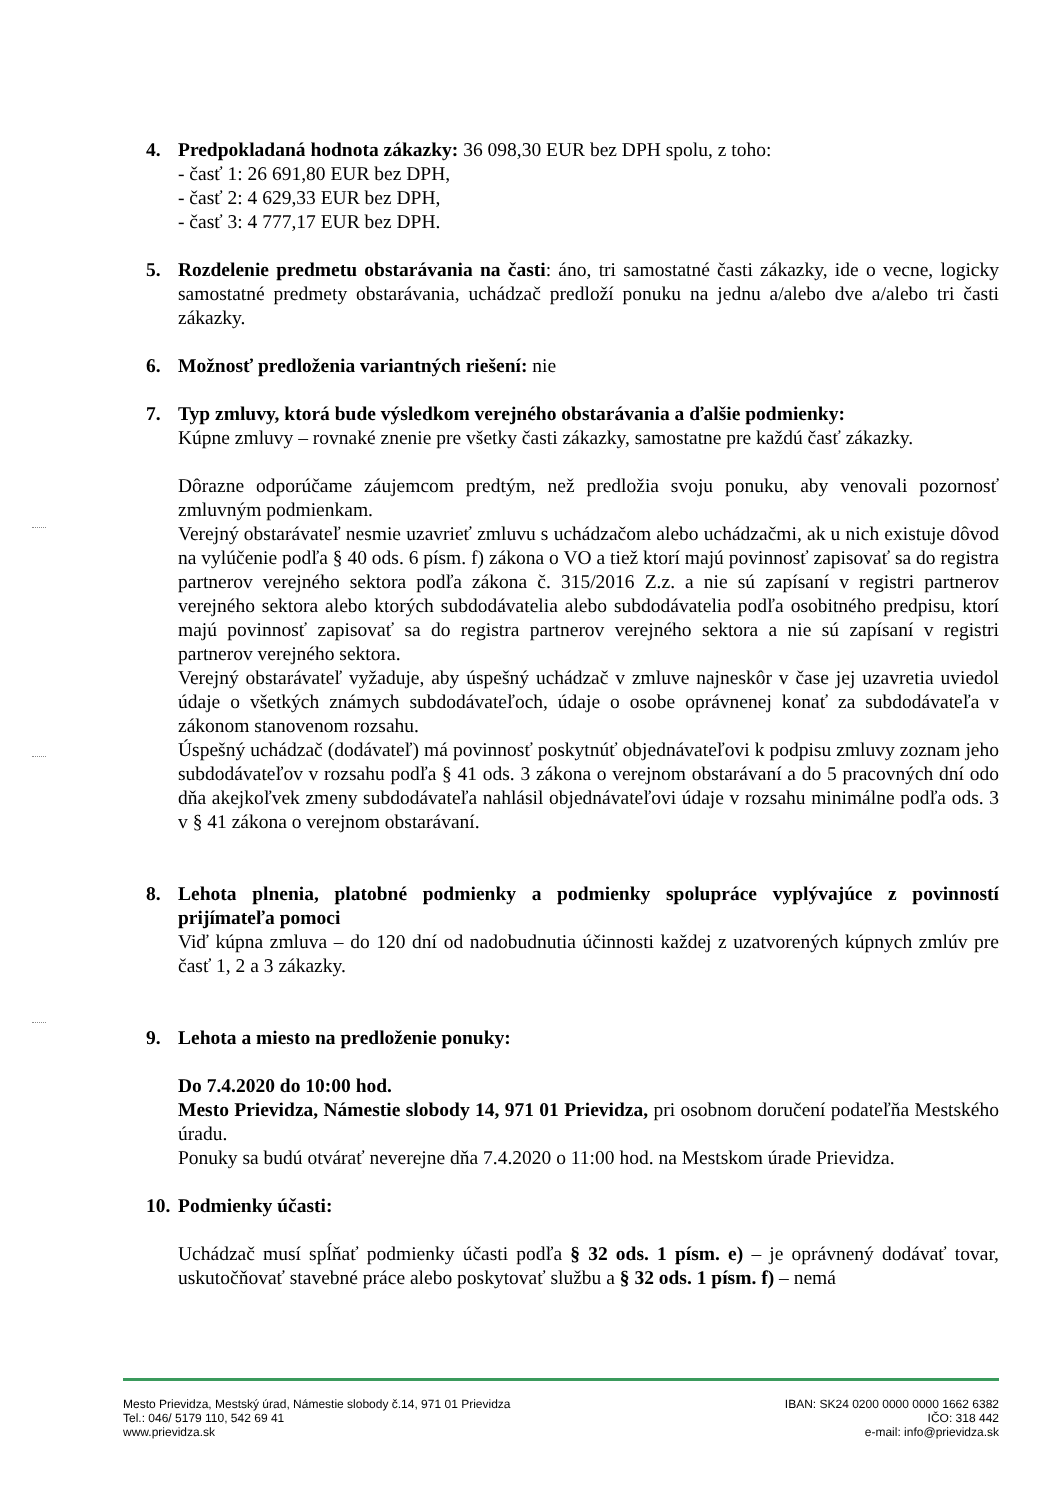4. Predpokladaná hodnota zákazky: 36 098,30 EUR bez DPH spolu, z toho:
- časť 1: 26 691,80 EUR bez DPH,
- časť 2: 4 629,33 EUR bez DPH,
- časť 3: 4 777,17 EUR bez DPH.
5. Rozdelenie predmetu obstarávania na časti: áno, tri samostatné časti zákazky, ide o vecne, logicky samostatné predmety obstarávania, uchádzač predloží ponuku na jednu a/alebo dve a/alebo tri časti zákazky.
6. Možnosť predloženia variantných riešení: nie
7. Typ zmluvy, ktorá bude výsledkom verejného obstarávania a ďalšie podmienky:
Kúpne zmluvy – rovnaké znenie pre všetky časti zákazky, samostatne pre každú časť zákazky.
Dôrazne odporúčame záujemcom predtým, než predložia svoju ponuku, aby venovali pozornosť zmluvným podmienkam.
Verejný obstarávateľ nesmie uzavrieť zmluvu s uchádzačom alebo uchádzačmi, ak u nich existuje dôvod na vylúčenie podľa § 40 ods. 6 písm. f) zákona o VO a tiež ktorí majú povinnosť zapisovať sa do registra partnerov verejného sektora podľa zákona č. 315/2016 Z.z. a nie sú zapísaní v registri partnerov verejného sektora alebo ktorých subdodávatelia alebo subdodávatelia podľa osobitného predpisu, ktorí majú povinnosť zapisovať sa do registra partnerov verejného sektora a nie sú zapísaní v registri partnerov verejného sektora.
Verejný obstarávateľ vyžaduje, aby úspešný uchádzač v zmluve najneskôr v čase jej uzavretia uviedol údaje o všetkých známych subdodávateľoch, údaje o osobe oprávnenej konať za subdodávateľa v zákonom stanovenom rozsahu.
Úspešný uchádzač (dodávateľ) má povinnosť poskytnúť objednávateľovi k podpisu zmluvy zoznam jeho subdodávateľov v rozsahu podľa § 41 ods. 3 zákona o verejnom obstarávaní a do 5 pracovných dní odo dňa akejkoľvek zmeny subdodávateľa nahlásil objednávateľovi údaje v rozsahu minimálne podľa ods. 3 v § 41 zákona o verejnom obstarávaní.
8. Lehota plnenia, platobné podmienky a podmienky spolupráce vyplývajúce z povinností prijímateľa pomoci
Viď kúpna zmluva – do 120 dní od nadobudnutia účinnosti každej z uzatvorených kúpnych zmlúv pre časť 1, 2 a 3 zákazky.
9. Lehota a miesto na predloženie ponuky:
Do 7.4.2020 do 10:00 hod.
Mesto Prievidza, Námestie slobody 14, 971 01 Prievidza, pri osobnom doručení podateľňa Mestského úradu.
Ponuky sa budú otvárať neverejne dňa 7.4.2020 o 11:00 hod. na Mestskom úrade Prievidza.
10.
Podmienky účasti:
Uchádzač musí spĺňať podmienky účasti podľa § 32 ods. 1 písm. e) – je oprávnený dodávať tovar, uskutočňovať stavebné práce alebo poskytovať službu a § 32 ods. 1 písm. f) – nemá
Mesto Prievidza, Mestský úrad, Námestie slobody č.14, 971 01 Prievidza
Tel.: 046/ 5179 110, 542 69 41
www.prievidza.sk
IBAN: SK24 0200 0000 0000 1662 6382
IČO: 318 442
e-mail: info@prievidza.sk